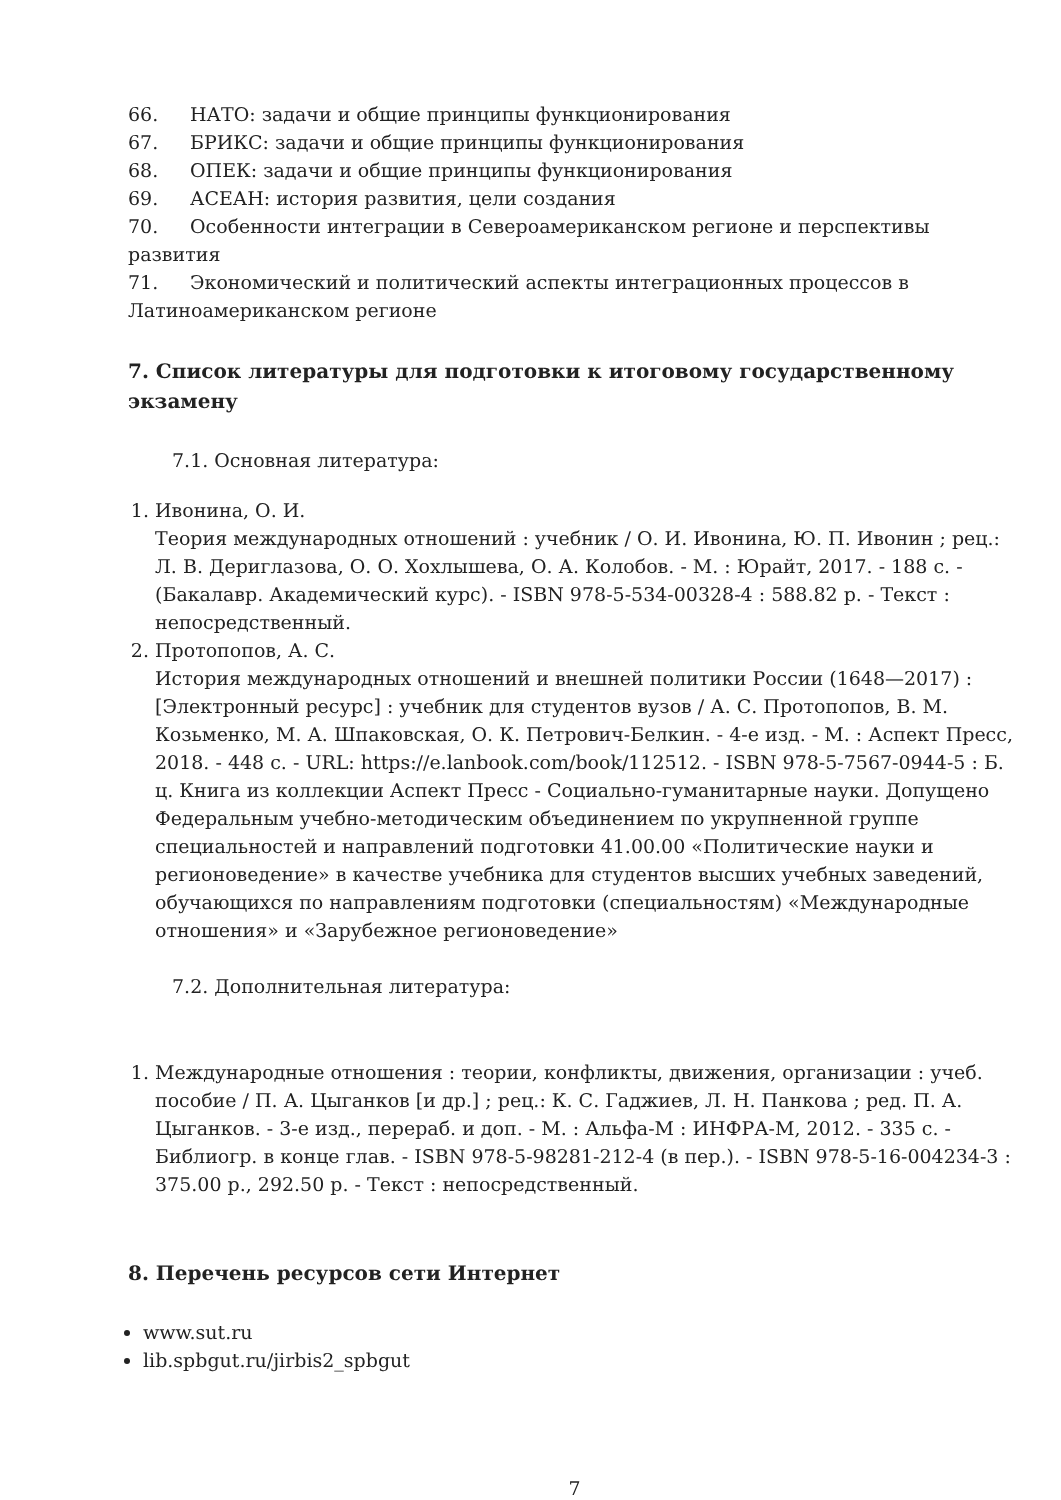66. НАТО: задачи и общие принципы функционирования
67. БРИКС: задачи и общие принципы функционирования
68. ОПЕК: задачи и общие принципы функционирования
69. АСЕАН: история развития, цели создания
70. Особенности интеграции в Североамериканском регионе и перспективы развития
71. Экономический и политический аспекты интеграционных процессов в Латиноамериканском регионе
7. Список литературы для подготовки к итоговому государственному экзамену
7.1. Основная литература:
1. Ивонина, О. И.
Теория международных отношений : учебник / О. И. Ивонина, Ю. П. Ивонин ; рец.: Л. В. Дериглазова, О. О. Хохлышева, О. А. Колобов. - М. : Юрайт, 2017. - 188 с. - (Бакалавр. Академический курс). - ISBN 978-5-534-00328-4 : 588.82 р. - Текст : непосредственный.
2. Протопопов, А. С.
История международных отношений и внешней политики России (1648—2017) : [Электронный ресурс] : учебник для студентов вузов / А. С. Протопопов, В. М. Козьменко, М. А. Шпаковская, О. К. Петрович-Белкин. - 4-е изд. - М. : Аспект Пресс, 2018. - 448 с. - URL: https://e.lanbook.com/book/112512. - ISBN 978-5-7567-0944-5 : Б. ц. Книга из коллекции Аспект Пресс - Социально-гуманитарные науки. Допущено Федеральным учебно-методическим объединением по укрупненной группе специальностей и направлений подготовки 41.00.00 «Политические науки и регионоведение» в качестве учебника для студентов высших учебных заведений, обучающихся по направлениям подготовки (специальностям) «Международные отношения» и «Зарубежное регионоведение»
7.2. Дополнительная литература:
1. Международные отношения : теории, конфликты, движения, организации : учеб. пособие / П. А. Цыганков [и др.] ; рец.: К. С. Гаджиев, Л. Н. Панкова ; ред. П. А. Цыганков. - 3-е изд., перераб. и доп. - М. : Альфа-М : ИНФРА-М, 2012. - 335 с. - Библиогр. в конце глав. - ISBN 978-5-98281-212-4 (в пер.). - ISBN 978-5-16-004234-3 : 375.00 р., 292.50 р. - Текст : непосредственный.
8. Перечень ресурсов сети Интернет
www.sut.ru
lib.spbgut.ru/jirbis2_spbgut
7